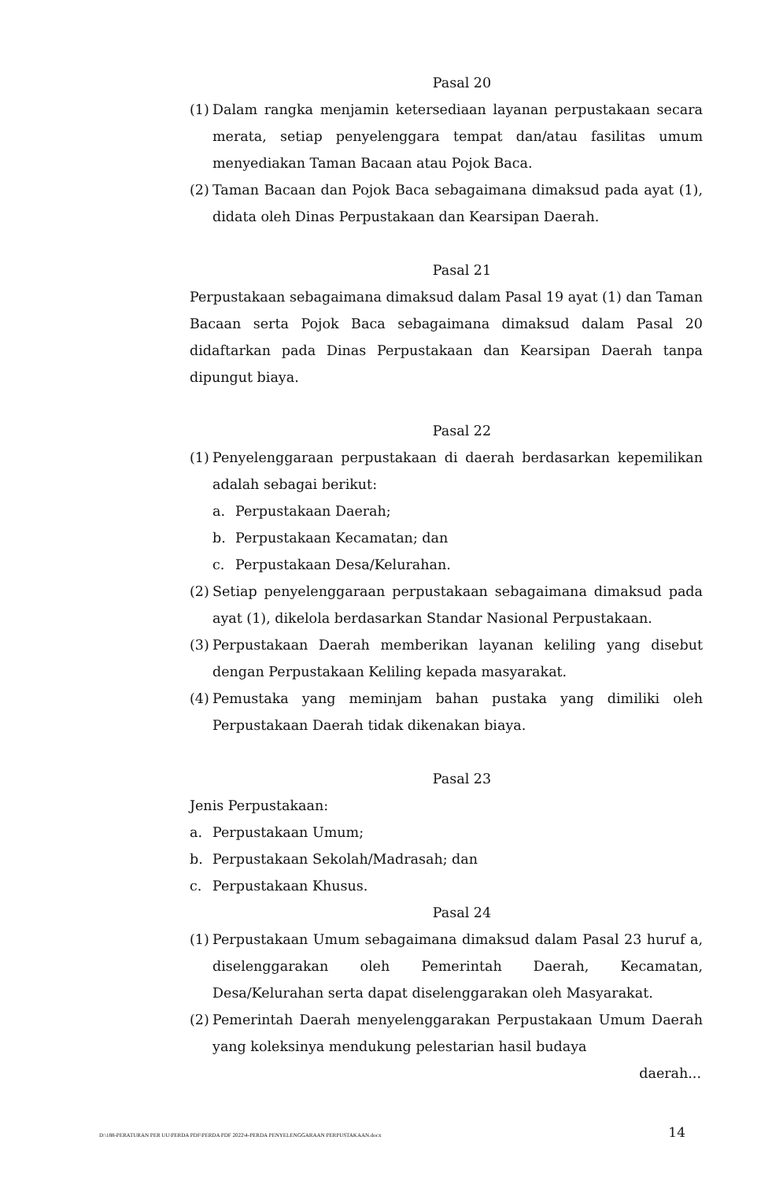Pasal 20
(1) Dalam rangka menjamin ketersediaan layanan perpustakaan secara merata, setiap penyelenggara tempat dan/atau fasilitas umum menyediakan Taman Bacaan atau Pojok Baca.
(2) Taman Bacaan dan Pojok Baca sebagaimana dimaksud pada ayat (1), didata oleh Dinas Perpustakaan dan Kearsipan Daerah.
Pasal 21
Perpustakaan sebagaimana dimaksud dalam Pasal 19 ayat (1) dan Taman Bacaan serta Pojok Baca sebagaimana dimaksud dalam Pasal 20 didaftarkan pada Dinas Perpustakaan dan Kearsipan Daerah tanpa dipungut biaya.
Pasal 22
(1) Penyelenggaraan perpustakaan di daerah berdasarkan kepemilikan adalah sebagai berikut:
a. Perpustakaan Daerah;
b. Perpustakaan Kecamatan; dan
c. Perpustakaan Desa/Kelurahan.
(2) Setiap penyelenggaraan perpustakaan sebagaimana dimaksud pada ayat (1), dikelola berdasarkan Standar Nasional Perpustakaan.
(3) Perpustakaan Daerah memberikan layanan keliling yang disebut dengan Perpustakaan Keliling kepada masyarakat.
(4) Pemustaka yang meminjam bahan pustaka yang dimiliki oleh Perpustakaan Daerah tidak dikenakan biaya.
Pasal 23
Jenis Perpustakaan:
a. Perpustakaan Umum;
b. Perpustakaan Sekolah/Madrasah; dan
c. Perpustakaan Khusus.
Pasal 24
(1) Perpustakaan Umum sebagaimana dimaksud dalam Pasal 23 huruf a, diselenggarakan oleh Pemerintah Daerah, Kecamatan, Desa/Kelurahan serta dapat diselenggarakan oleh Masyarakat.
(2) Pemerintah Daerah menyelenggarakan Perpustakaan Umum Daerah yang koleksinya mendukung pelestarian hasil budaya
daerah...
D:\188-PERATURAN PER UU\PERDA PDF\PERDA PDF 2022\4-PERDA PENYELENGGARAAN PERPUSTAKAAN.docx 14